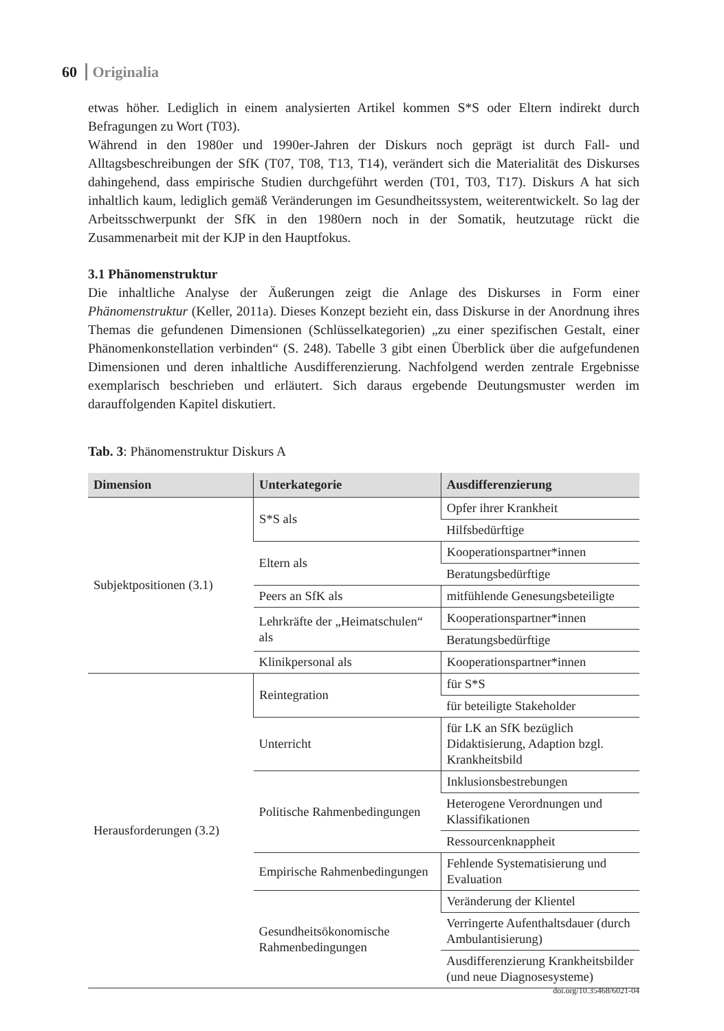60 Originalia
etwas höher. Lediglich in einem analysierten Artikel kommen S*S oder Eltern indirekt durch Befragungen zu Wort (T03).
Während in den 1980er und 1990er-Jahren der Diskurs noch geprägt ist durch Fall- und Alltagsbeschreibungen der SfK (T07, T08, T13, T14), verändert sich die Materialität des Diskurses dahingehend, dass empirische Studien durchgeführt werden (T01, T03, T17). Diskurs A hat sich inhaltlich kaum, lediglich gemäß Veränderungen im Gesundheitssystem, weiterentwickelt. So lag der Arbeitsschwerpunkt der SfK in den 1980ern noch in der Somatik, heutzutage rückt die Zusammenarbeit mit der KJP in den Hauptfokus.
3.1 Phänomenstruktur
Die inhaltliche Analyse der Äußerungen zeigt die Anlage des Diskurses in Form einer Phänomenstruktur (Keller, 2011a). Dieses Konzept bezieht ein, dass Diskurse in der Anordnung ihres Themas die gefundenen Dimensionen (Schlüsselkategorien) „zu einer spezifischen Gestalt, einer Phänomenkonstellation verbinden“ (S. 248). Tabelle 3 gibt einen Überblick über die aufgefundenen Dimensionen und deren inhaltliche Ausdifferenzierung. Nachfolgend werden zentrale Ergebnisse exemplarisch beschrieben und erläutert. Sich daraus ergebende Deutungsmuster werden im darauffolgenden Kapitel diskutiert.
Tab. 3: Phänomenstruktur Diskurs A
| Dimension | Unterkategorie | Ausdifferenzierung |
| --- | --- | --- |
| Subjektpositionen (3.1) | S*S als | Opfer ihrer Krankheit |
| | | Hilfsbedürftige |
| | Eltern als | Kooperationspartner*innen |
| | | Beratungsbedürftige |
| | Peers an SfK als | mitfühlende Genesungsbeteiligte |
| | Lehrkräfte der „Heimatschulen“ als | Kooperationspartner*innen |
| | | Beratungsbedürftige |
| | Klinikpersonal als | Kooperationspartner*innen |
| Herausforderungen (3.2) | Reintegration | für S*S |
| | | für beteiligte Stakeholder |
| | Unterricht | für LK an SfK bezüglich Didaktisierung, Adaption bzgl. Krankheitsbild |
| | Politische Rahmenbedingungen | Inklusionsbestrebungen |
| | | Heterogene Verordnungen und Klassifikationen |
| | | Ressourcenknappheit |
| | Empirische Rahmenbedingungen | Fehlende Systematisierung und Evaluation |
| | Gesundheitsökonomische Rahmenbedingungen | Veränderung der Klientel |
| | | Verringerte Aufenthaltsdauer (durch Ambulantisierung) |
| | | Ausdifferenzierung Krankheitsbilder (und neue Diagnosesysteme) |
doi.org/10.35468/6021-04